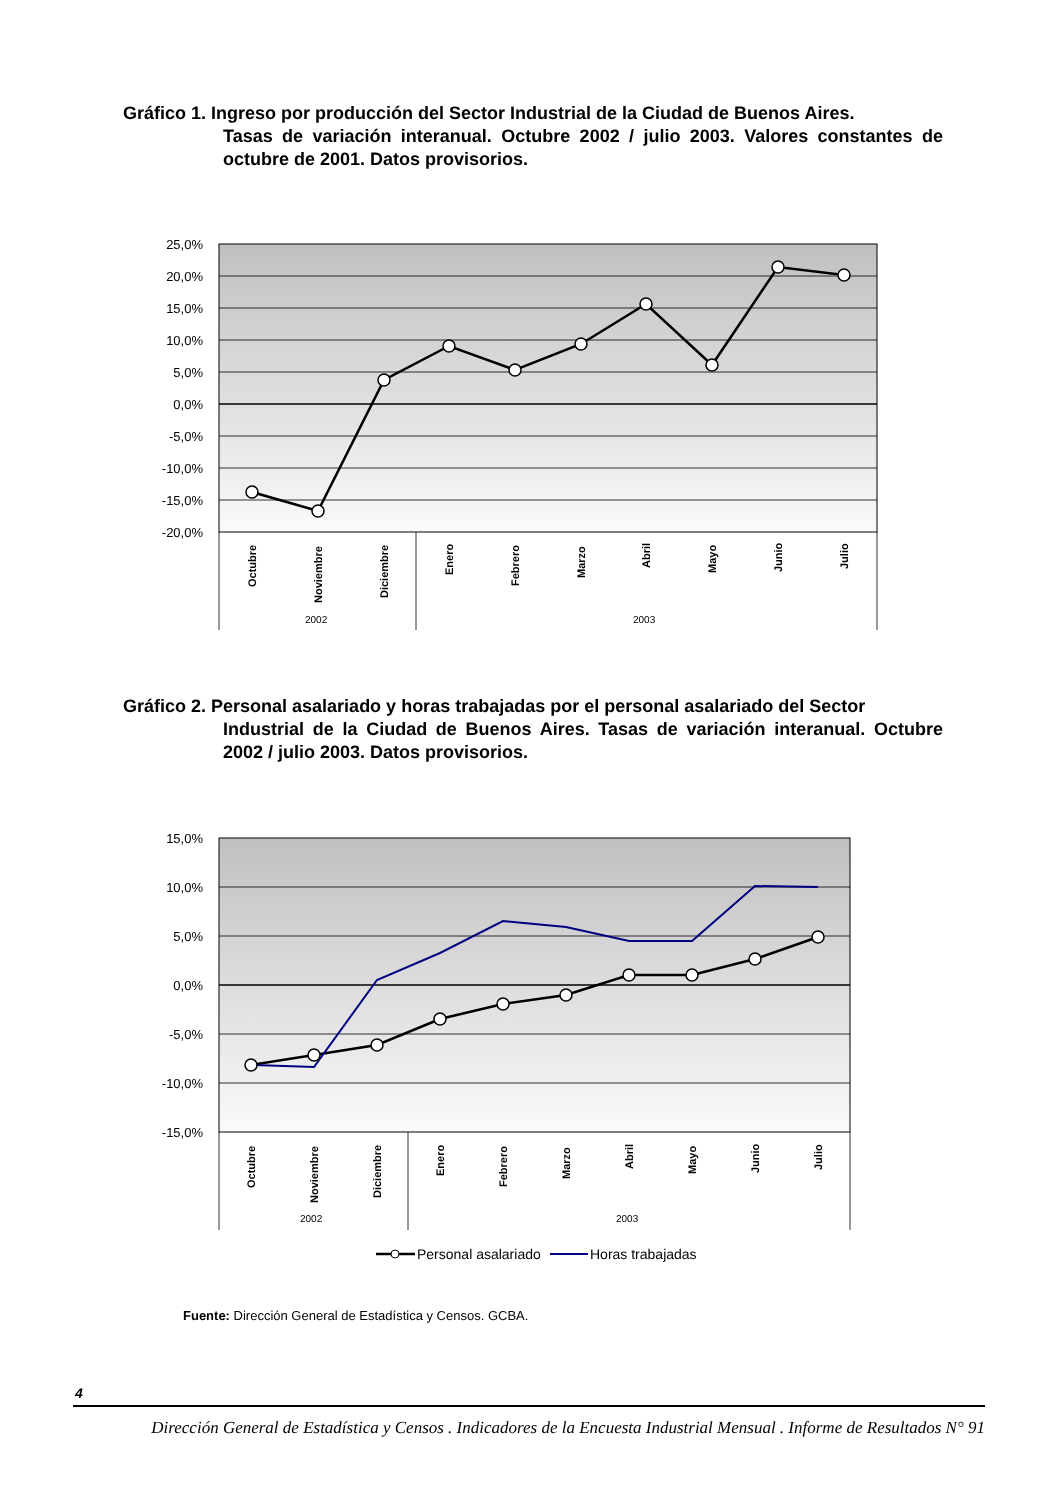Gráfico 1. Ingreso por producción del Sector Industrial de la Ciudad de Buenos Aires.
Tasas de variación interanual. Octubre 2002 / julio 2003. Valores constantes de octubre de 2001. Datos provisorios.
25,0%
20,0%
15,0%
10,0%
5,0%
0,0%
-5,0%
-10,0%
-15,0%
-20,0%
Octubre
Noviembre
Diciembre
Enero
Febrero
Marzo
Abril
Mayo
Junio
Julio
2002
2003
Gráfico 2. Personal asalariado y horas trabajadas por el personal asalariado del Sector
Industrial de la Ciudad de Buenos Aires. Tasas de variación interanual. Octubre 2002 / julio 2003. Datos provisorios.
15,0%
10,0%
5,0%
0,0%
-5,0%
-10,0%
-15,0%
Octubre
Noviembre
Diciembre
Enero
Febrero
Marzo
Abril
Mayo
Junio
Julio
2002
2003
Personal asalariado
Horas trabajadas
Fuente: Dirección General de Estadística y Censos. GCBA.
4
Dirección General de Estadística y Censos . Indicadores de la Encuesta Industrial Mensual . Informe de Resultados N° 91